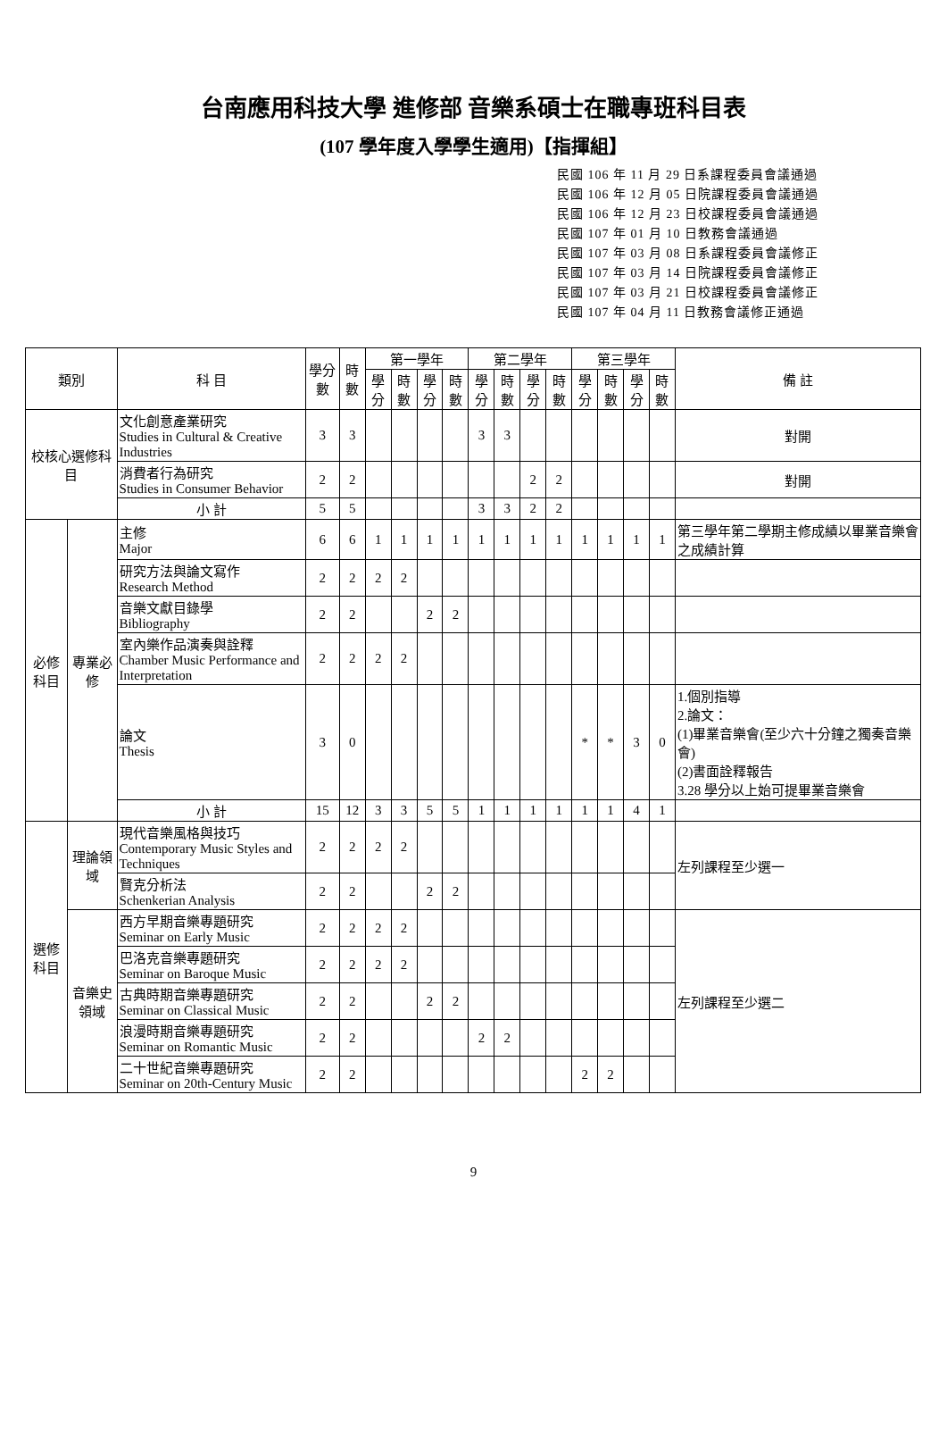台南應用科技大學 進修部 音樂系碩士在職專班科目表
(107 學年度入學學生適用)【指揮組】
民國 106 年 11 月 29 日系課程委員會議通過
民國 106 年 12 月 05 日院課程委員會議通過
民國 106 年 12 月 23 日校課程委員會議通過
民國 107 年 01 月 10 日教務會議通過
民國 107 年 03 月 08 日系課程委員會議修正
民國 107 年 03 月 14 日院課程委員會議修正
民國 107 年 03 月 21 日校課程委員會議修正
民國 107 年 04 月 11 日教務會議修正通過
| 類別 | | 科 目 | 學分數 | 時數 | 第一學年 | | | | 第二學年 | | | | 第三學年 | | | | 備 註 |
| --- | --- | --- | --- | --- | --- | --- | --- | --- | --- | --- | --- | --- | --- | --- | --- | --- | --- |
| | | | | | 學分 | 時數 | 學分 | 時數 | 學分 | 時數 | 學分 | 時數 | 學分 | 時數 | 學分 | 時數 | |
| 校核心選修科目 | | 文化創意產業研究 Studies in Cultural & Creative Industries | 3 | 3 | | | | | 3 | 3 | | | | | | | 對開 |
| | | 消費者行為研究 Studies in Consumer Behavior | 2 | 2 | | | | | | | 2 | 2 | | | | | 對開 |
| | | 小 計 | 5 | 5 | | | | | 3 | 3 | 2 | 2 | | | | | |
| 必修科目 | 專業必修 | 主修 Major | 6 | 6 | 1 | 1 | 1 | 1 | 1 | 1 | 1 | 1 | 1 | 1 | 1 | 1 | 第三學年第二學期主修成績以畢業音樂會之成績計算 |
| | | 研究方法與論文寫作 Research Method | 2 | 2 | 2 | 2 | | | | | | | | | | | |
| | | 音樂文獻目錄學 Bibliography | 2 | 2 | | | 2 | 2 | | | | | | | | | |
| | | 室內樂作品演奏與詮釋 Chamber Music Performance and Interpretation | 2 | 2 | 2 | 2 | | | | | | | | | | | |
| | | 論文 Thesis | 3 | 0 | | | | | | | | | * | * | 3 | 0 | 1.個別指導 2.論文： (1)畢業音樂會(至少六十分鐘之獨奏音樂會) (2)書面詮釋報告 3.28 學分以上始可提畢業音樂會 |
| | | 小 計 | 15 | 12 | 3 | 3 | 5 | 5 | 1 | 1 | 1 | 1 | 1 | 1 | 4 | 1 | |
| 選修科目 | 理論領域 | 現代音樂風格與技巧 Contemporary Music Styles and Techniques | 2 | 2 | 2 | 2 | | | | | | | | | | | 左列課程至少選一 |
| | | 賢克分析法 Schenkerian Analysis | 2 | 2 | | | 2 | 2 | | | | | | | | | |
| | 音樂史領域 | 西方早期音樂專題研究 Seminar on Early Music | 2 | 2 | 2 | 2 | | | | | | | | | | | 左列課程至少選二 |
| | | 巴洛克音樂專題研究 Seminar on Baroque Music | 2 | 2 | 2 | 2 | | | | | | | | | | | |
| | | 古典時期音樂專題研究 Seminar on Classical Music | 2 | 2 | | | 2 | 2 | | | | | | | | | |
| | | 浪漫時期音樂專題研究 Seminar on Romantic Music | 2 | 2 | | | | | 2 | 2 | | | | | | | |
| | | 二十世紀音樂專題研究 Seminar on 20th-Century Music | 2 | 2 | | | | | | | | | 2 | 2 | | | |
9